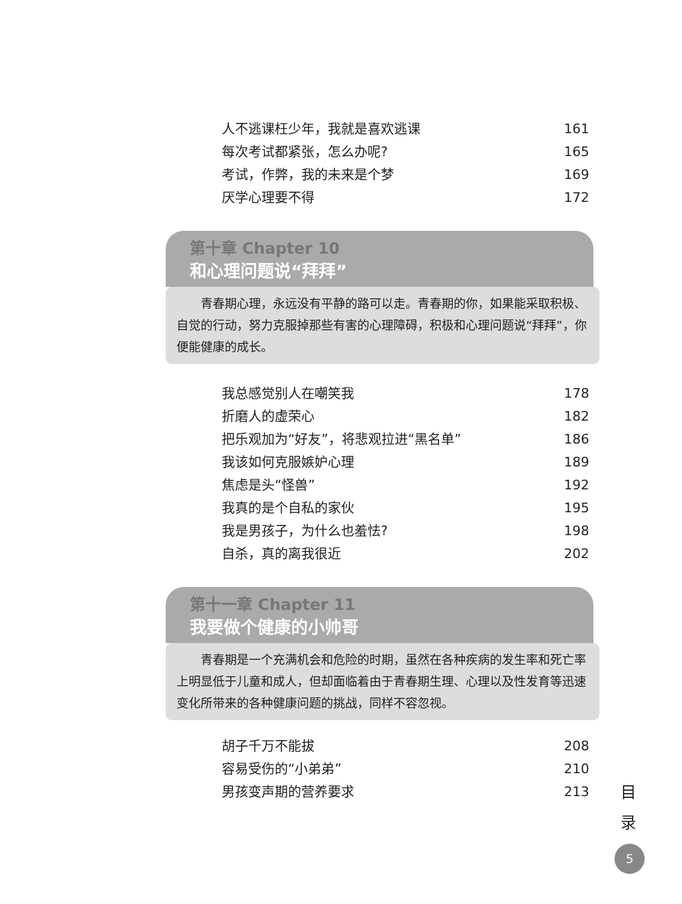人不逃课枉少年，我就是喜欢逃课 161
每次考试都紧张，怎么办呢? 165
考试，作弊，我的未来是个梦 169
厌学心理要不得 172
第十章 Chapter 10
和心理问题说“拜拜”
青春期心理，永远没有平静的路可以走。青春期的你，如果能采取积极、自觉的行动，努力克服掉那些有害的心理障碍，积极和心理问题说“拜拜”，你便能健康的成长。
我总感觉别人在嘲笑我 178
折磨人的虚荣心 182
把乐观加为“好友”，将悲观拉进“黑名单” 186
我该如何克服嫉妒心理 189
焦虑是头“怪兽” 192
我真的是个自私的家伙 195
我是男孩子，为什么也羞怯? 198
自杀，真的离我很近 202
第十一章 Chapter 11
我要做个健康的小帅哥
青春期是一个充满机会和危险的时期，虽然在各种疾病的发生率和死亡率上明显低于儿童和成人，但却面临着由于青春期生理、心理以及性发育等迅速变化所带来的各种健康问题的挑战，同样不容忽视。
胡子千万不能拔 208
容易受伤的“小弟弟” 210
男孩变声期的营养要求 213
目
录
5